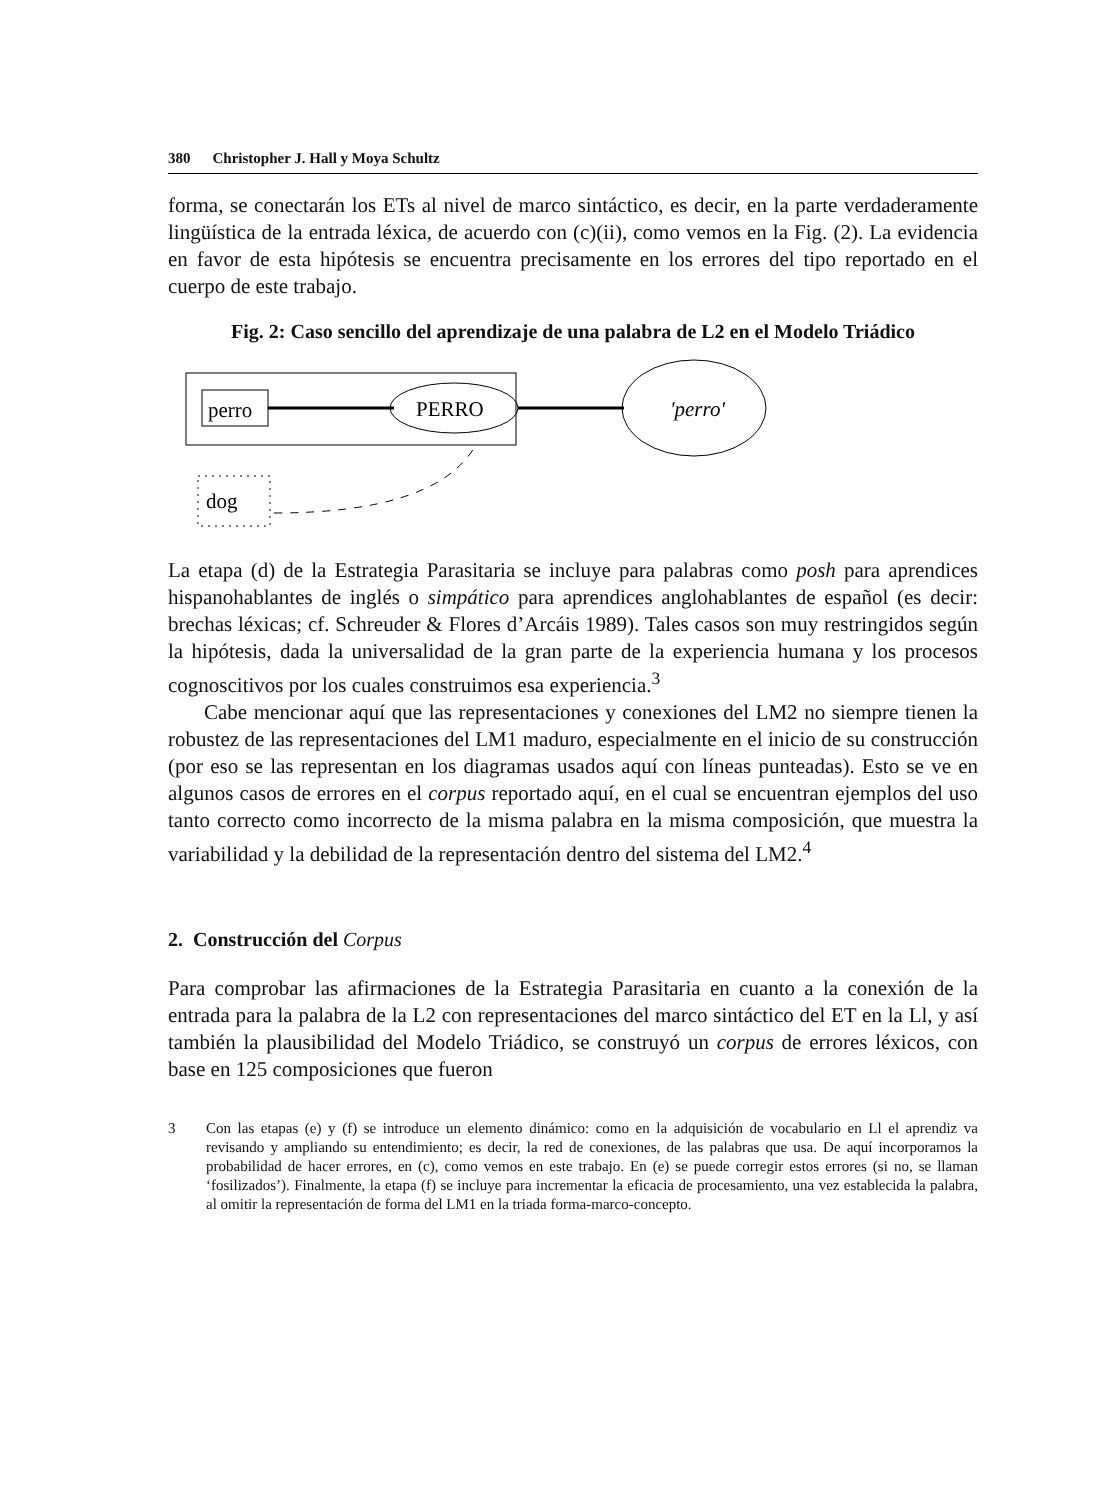380 Christopher J. Hall y Moya Schultz
forma, se conectarán los ETs al nivel de marco sintáctico, es decir, en la parte verdaderamente lingüística de la entrada léxica, de acuerdo con (c)(ii), como vemos en la Fig. (2). La evidencia en favor de esta hipótesis se encuentra precisamente en los errores del tipo reportado en el cuerpo de este trabajo.
Fig. 2: Caso sencillo del aprendizaje de una palabra de L2 en el Modelo Triádico
perro
PERRO
'perro'
dog
La etapa (d) de la Estrategia Parasitaria se incluye para palabras como posh para aprendices hispanohablantes de inglés o simpático para aprendices anglohablantes de español (es decir: brechas léxicas; cf. Schreuder & Flores d’Arcáis 1989). Tales casos son muy restringidos según la hipótesis, dada la universalidad de la gran parte de la experiencia humana y los procesos cognoscitivos por los cuales construimos esa experiencia.<sup>3</sup>
Cabe mencionar aquí que las representaciones y conexiones del LM2 no siempre tienen la robustez de las representaciones del LM1 maduro, especialmente en el inicio de su construcción (por eso se las representan en los diagramas usados aquí con líneas punteadas). Esto se ve en algunos casos de errores en el corpus reportado aquí, en el cual se encuentran ejemplos del uso tanto correcto como incorrecto de la misma palabra en la misma composición, que muestra la variabilidad y la debilidad de la representación dentro del sistema del LM2.<sup>4</sup>
2. Construcción del Corpus
Para comprobar las afirmaciones de la Estrategia Parasitaria en cuanto a la conexión de la entrada para la palabra de la L2 con representaciones del marco sintáctico del ET en la Ll, y así también la plausibilidad del Modelo Triádico, se construyó un corpus de errores léxicos, con base en 125 composiciones que fueron
3 Con las etapas (e) y (f) se introduce un elemento dinámico: como en la adquisición de vocabulario en Ll el aprendiz va revisando y ampliando su entendimiento; es decir, la red de conexiones, de las palabras que usa. De aquí incorporamos la probabilidad de hacer errores, en (c), como vemos en este trabajo. En (e) se puede corregir estos errores (si no, se llaman ‘fosilizados’). Finalmente, la etapa (f) se incluye para incrementar la eficacia de procesamiento, una vez establecida la palabra, al omitir la representación de forma del LM1 en la triada forma-marco-concepto.